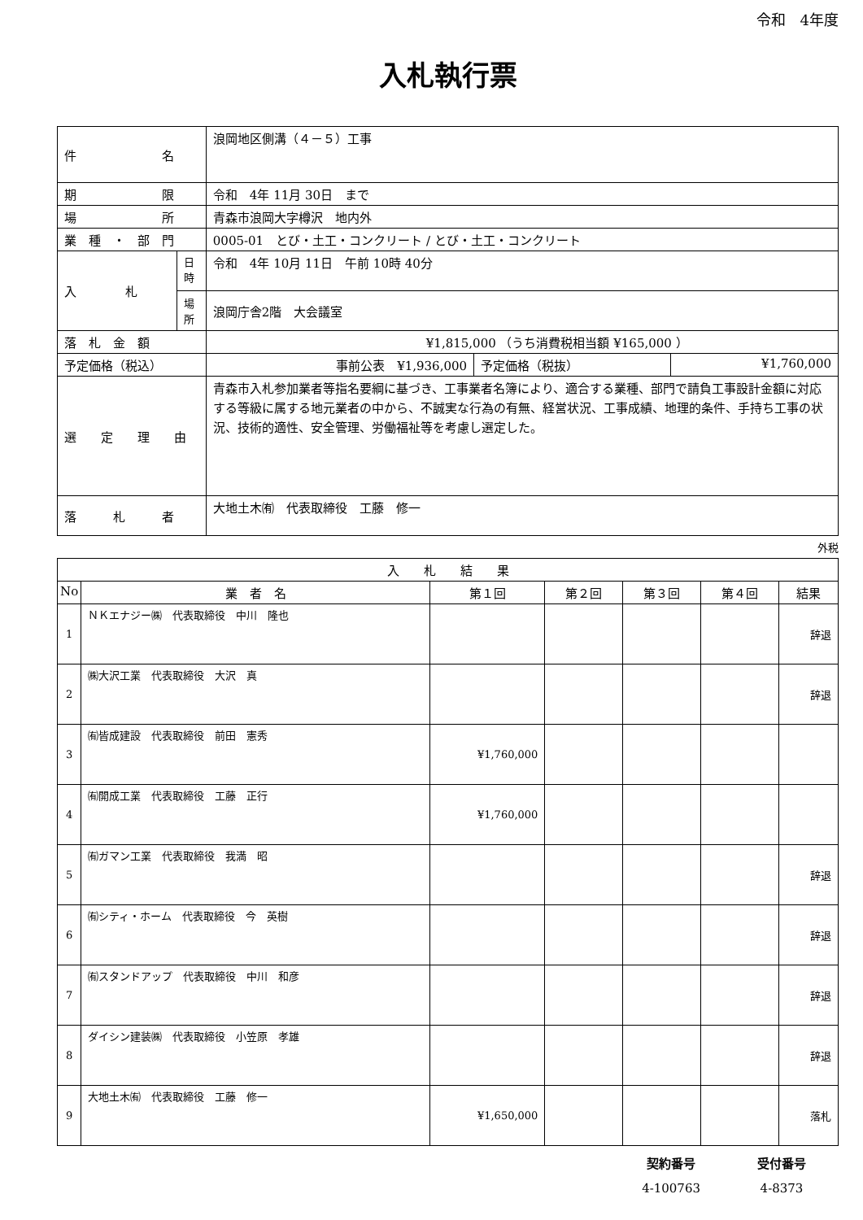令和　4年度
入札執行票
| 件 名 | | 浪岡地区側溝（４－５）工事 | | |
| 期 限 | | 令和 4年 11月 30日 まで | | |
| 場 所 | | 青森市浪岡大字樽沢 地内外 | | |
| 業 種 ・ 部 門 | | 0005-01 とび・土工・コンクリート / とび・土工・コンクリート | | |
| 入 札 | 日時 | 令和 4年 10月 11日 午前 10時 40分 | | |
| | 場所 | 浪岡庁舎2階 大会議室 | | |
| 落 札 金 額 | | ¥1,815,000 （うち消費税相当額 ¥165,000 ） | | |
| 予定価格（税込） | | 事前公表 ¥1,936,000 | 予定価格（税抜） | ¥1,760,000 |
| 選 定 理 由 | | 青森市入札参加業者等指名要綱に基づき、工事業者名簿により、適合する業種、部門で請負工事設計金額に対応する等級に属する地元業者の中から、不誠実な行為の有無、経営状況、工事成績、地理的条件、手持ち工事の状況、技術的適性、安全管理、労働福祉等を考慮し選定した。 | | |
| 落 札 者 | | 大地土木㈲ 代表取締役 工藤 修一 | | |
外税
| 入 札 結 果 | | | | | | |
| --- | --- | --- | --- | --- | --- | --- |
| No | 業 者 名 | 第１回 | 第２回 | 第３回 | 第４回 | 結果 |
| 1 | ＮＫエナジー㈱ 代表取締役 中川 隆也 | | | | | 辞退 |
| 2 | ㈱大沢工業 代表取締役 大沢 真 | | | | | 辞退 |
| 3 | ㈲皆成建設 代表取締役 前田 憲秀 | ¥1,760,000 | | | | |
| 4 | ㈲開成工業 代表取締役 工藤 正行 | ¥1,760,000 | | | | |
| 5 | ㈲ガマン工業 代表取締役 我満 昭 | | | | | 辞退 |
| 6 | ㈲シティ・ホーム 代表取締役 今 英樹 | | | | | 辞退 |
| 7 | ㈲スタンドアップ 代表取締役 中川 和彦 | | | | | 辞退 |
| 8 | ダイシン建装㈱ 代表取締役 小笠原 孝雄 | | | | | 辞退 |
| 9 | 大地土木㈲ 代表取締役 工藤 修一 | ¥1,650,000 | | | | 落札 |
契約番号
4-100763
受付番号
4-8373